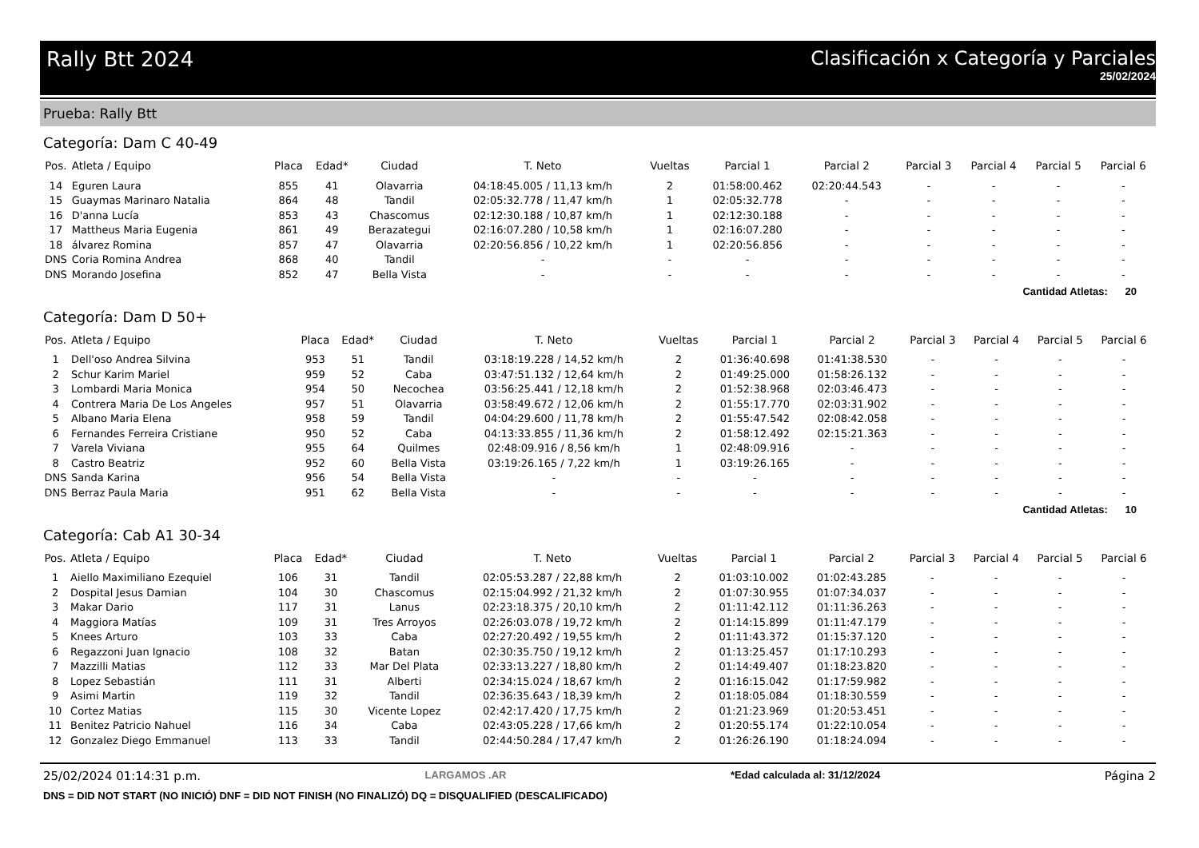Rally Btt 2024 Clasificación x Categoría y Parciales
25/02/2024
Prueba: Rally Btt
Categoría: Dam C 40-49
| Pos. | Atleta / Equipo | Placa | Edad* | Ciudad | T. Neto | Vueltas | Parcial 1 | Parcial 2 | Parcial 3 | Parcial 4 | Parcial 5 | Parcial 6 |
| --- | --- | --- | --- | --- | --- | --- | --- | --- | --- | --- | --- | --- |
| 14 | Eguren Laura | 855 | 41 | Olavarria | 04:18:45.005 / 11,13 km/h | 2 | 01:58:00.462 | 02:20:44.543 | - | - | - | - |
| 15 | Guaymas Marinaro Natalia | 864 | 48 | Tandil | 02:05:32.778 / 11,47 km/h | 1 | 02:05:32.778 | - | - | - | - | - |
| 16 | D'anna Lucía | 853 | 43 | Chascomus | 02:12:30.188 / 10,87 km/h | 1 | 02:12:30.188 | - | - | - | - | - |
| 17 | Mattheus Maria Eugenia | 861 | 49 | Berazategui | 02:16:07.280 / 10,58 km/h | 1 | 02:16:07.280 | - | - | - | - | - |
| 18 | álvarez Romina | 857 | 47 | Olavarria | 02:20:56.856 / 10,22 km/h | 1 | 02:20:56.856 | - | - | - | - | - |
| DNS | Coria Romina Andrea | 868 | 40 | Tandil | - | - | - | - | - | - | - | - |
| DNS | Morando Josefina | 852 | 47 | Bella Vista | - | - | - | - | - | - | - | - |
Cantidad Atletas: 20
Categoría: Dam D 50+
| Pos. | Atleta / Equipo | Placa | Edad* | Ciudad | T. Neto | Vueltas | Parcial 1 | Parcial 2 | Parcial 3 | Parcial 4 | Parcial 5 | Parcial 6 |
| --- | --- | --- | --- | --- | --- | --- | --- | --- | --- | --- | --- | --- |
| 1 | Dell'oso Andrea Silvina | 953 | 51 | Tandil | 03:18:19.228 / 14,52 km/h | 2 | 01:36:40.698 | 01:41:38.530 | - | - | - | - |
| 2 | Schur Karim Mariel | 959 | 52 | Caba | 03:47:51.132 / 12,64 km/h | 2 | 01:49:25.000 | 01:58:26.132 | - | - | - | - |
| 3 | Lombardi Maria Monica | 954 | 50 | Necochea | 03:56:25.441 / 12,18 km/h | 2 | 01:52:38.968 | 02:03:46.473 | - | - | - | - |
| 4 | Contrera Maria De Los Angeles | 957 | 51 | Olavarria | 03:58:49.672 / 12,06 km/h | 2 | 01:55:17.770 | 02:03:31.902 | - | - | - | - |
| 5 | Albano Maria Elena | 958 | 59 | Tandil | 04:04:29.600 / 11,78 km/h | 2 | 01:55:47.542 | 02:08:42.058 | - | - | - | - |
| 6 | Fernandes Ferreira Cristiane | 950 | 52 | Caba | 04:13:33.855 / 11,36 km/h | 2 | 01:58:12.492 | 02:15:21.363 | - | - | - | - |
| 7 | Varela Viviana | 955 | 64 | Quilmes | 02:48:09.916 / 8,56 km/h | 1 | 02:48:09.916 | - | - | - | - | - |
| 8 | Castro Beatriz | 952 | 60 | Bella Vista | 03:19:26.165 / 7,22 km/h | 1 | 03:19:26.165 | - | - | - | - | - |
| DNS | Sanda Karina | 956 | 54 | Bella Vista | - | - | - | - | - | - | - | - |
| DNS | Berraz Paula Maria | 951 | 62 | Bella Vista | - | - | - | - | - | - | - | - |
Cantidad Atletas: 10
Categoría: Cab A1 30-34
| Pos. | Atleta / Equipo | Placa | Edad* | Ciudad | T. Neto | Vueltas | Parcial 1 | Parcial 2 | Parcial 3 | Parcial 4 | Parcial 5 | Parcial 6 |
| --- | --- | --- | --- | --- | --- | --- | --- | --- | --- | --- | --- | --- |
| 1 | Aiello Maximiliano Ezequiel | 106 | 31 | Tandil | 02:05:53.287 / 22,88 km/h | 2 | 01:03:10.002 | 01:02:43.285 | - | - | - | - |
| 2 | Dospital Jesus Damian | 104 | 30 | Chascomus | 02:15:04.992 / 21,32 km/h | 2 | 01:07:30.955 | 01:07:34.037 | - | - | - | - |
| 3 | Makar Dario | 117 | 31 | Lanus | 02:23:18.375 / 20,10 km/h | 2 | 01:11:42.112 | 01:11:36.263 | - | - | - | - |
| 4 | Maggiora Matías | 109 | 31 | Tres Arroyos | 02:26:03.078 / 19,72 km/h | 2 | 01:14:15.899 | 01:11:47.179 | - | - | - | - |
| 5 | Knees Arturo | 103 | 33 | Caba | 02:27:20.492 / 19,55 km/h | 2 | 01:11:43.372 | 01:15:37.120 | - | - | - | - |
| 6 | Regazzoni Juan Ignacio | 108 | 32 | Batan | 02:30:35.750 / 19,12 km/h | 2 | 01:13:25.457 | 01:17:10.293 | - | - | - | - |
| 7 | Mazzilli Matias | 112 | 33 | Mar Del Plata | 02:33:13.227 / 18,80 km/h | 2 | 01:14:49.407 | 01:18:23.820 | - | - | - | - |
| 8 | Lopez Sebastián | 111 | 31 | Alberti | 02:34:15.024 / 18,67 km/h | 2 | 01:16:15.042 | 01:17:59.982 | - | - | - | - |
| 9 | Asimi Martin | 119 | 32 | Tandil | 02:36:35.643 / 18,39 km/h | 2 | 01:18:05.084 | 01:18:30.559 | - | - | - | - |
| 10 | Cortez Matias | 115 | 30 | Vicente Lopez | 02:42:17.420 / 17,75 km/h | 2 | 01:21:23.969 | 01:20:53.451 | - | - | - | - |
| 11 | Benitez Patricio Nahuel | 116 | 34 | Caba | 02:43:05.228 / 17,66 km/h | 2 | 01:20:55.174 | 01:22:10.054 | - | - | - | - |
| 12 | Gonzalez Diego Emmanuel | 113 | 33 | Tandil | 02:44:50.284 / 17,47 km/h | 2 | 01:26:26.190 | 01:18:24.094 | - | - | - | - |
25/02/2024 01:14:31 p.m. LARGAMOS .AR *Edad calculada al: 31/12/2024 Página 2
DNS = DID NOT START (NO INICIÓ) DNF = DID NOT FINISH (NO FINALIZÓ) DQ = DISQUALIFIED (DESCALIFICADO)